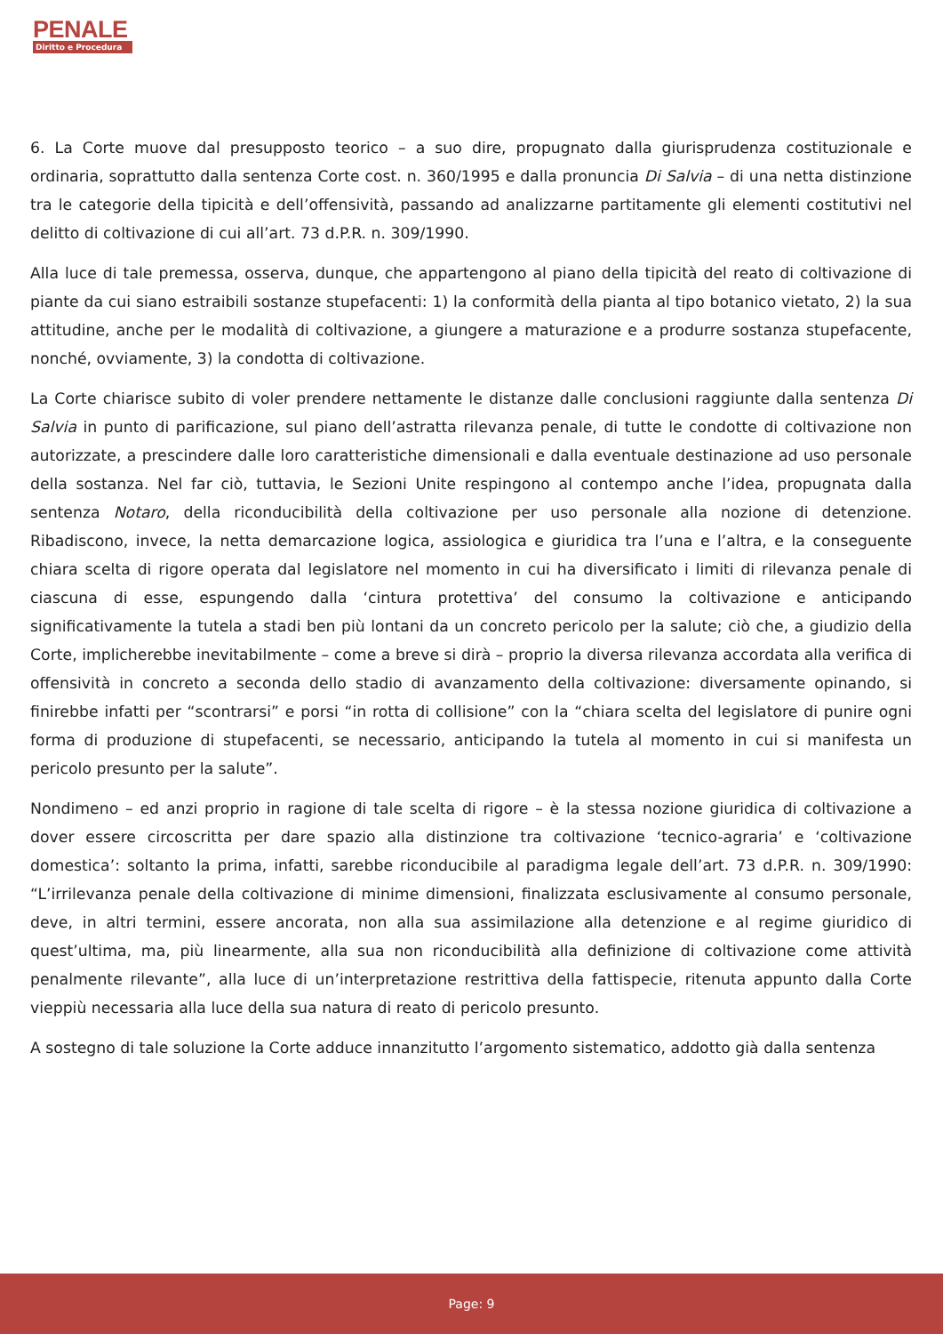PENALE
Diritto e Procedura
6. La Corte muove dal presupposto teorico – a suo dire, propugnato dalla giurisprudenza costituzionale e ordinaria, soprattutto dalla sentenza Corte cost. n. 360/1995 e dalla pronuncia Di Salvia – di una netta distinzione tra le categorie della tipicità e dell’offensività, passando ad analizzarne partitamente gli elementi costitutivi nel delitto di coltivazione di cui all’art. 73 d.P.R. n. 309/1990.
Alla luce di tale premessa, osserva, dunque, che appartengono al piano della tipicità del reato di coltivazione di piante da cui siano estraibili sostanze stupefacenti: 1) la conformità della pianta al tipo botanico vietato, 2) la sua attitudine, anche per le modalità di coltivazione, a giungere a maturazione e a produrre sostanza stupefacente, nonché, ovviamente, 3) la condotta di coltivazione.
La Corte chiarisce subito di voler prendere nettamente le distanze dalle conclusioni raggiunte dalla sentenza Di Salvia in punto di parificazione, sul piano dell’astratta rilevanza penale, di tutte le condotte di coltivazione non autorizzate, a prescindere dalle loro caratteristiche dimensionali e dalla eventuale destinazione ad uso personale della sostanza. Nel far ciò, tuttavia, le Sezioni Unite respingono al contempo anche l’idea, propugnata dalla sentenza Notaro, della riconducibilità della coltivazione per uso personale alla nozione di detenzione. Ribadiscono, invece, la netta demarcazione logica, assiologica e giuridica tra l’una e l’altra, e la conseguente chiara scelta di rigore operata dal legislatore nel momento in cui ha diversificato i limiti di rilevanza penale di ciascuna di esse, espungendo dalla ‘cintura protettiva’ del consumo la coltivazione e anticipando significativamente la tutela a stadi ben più lontani da un concreto pericolo per la salute; ciò che, a giudizio della Corte, implicherebbe inevitabilmente – come a breve si dirà – proprio la diversa rilevanza accordata alla verifica di offensività in concreto a seconda dello stadio di avanzamento della coltivazione: diversamente opinando, si finirebbe infatti per “scontrarsi” e porsi “in rotta di collisione” con la “chiara scelta del legislatore di punire ogni forma di produzione di stupefacenti, se necessario, anticipando la tutela al momento in cui si manifesta un pericolo presunto per la salute”.
Nondimeno – ed anzi proprio in ragione di tale scelta di rigore – è la stessa nozione giuridica di coltivazione a dover essere circoscritta per dare spazio alla distinzione tra coltivazione ‘tecnico-agraria’ e ‘coltivazione domestica’: soltanto la prima, infatti, sarebbe riconducibile al paradigma legale dell’art. 73 d.P.R. n. 309/1990: “L’irrilevanza penale della coltivazione di minime dimensioni, finalizzata esclusivamente al consumo personale, deve, in altri termini, essere ancorata, non alla sua assimilazione alla detenzione e al regime giuridico di quest’ultima, ma, più linearmente, alla sua non riconducibilità alla definizione di coltivazione come attività penalmente rilevante”, alla luce di un’interpretazione restrittiva della fattispecie, ritenuta appunto dalla Corte vieppiù necessaria alla luce della sua natura di reato di pericolo presunto.
A sostegno di tale soluzione la Corte adduce innanzitutto l’argomento sistematico, addotto già dalla sentenza
Page: 9